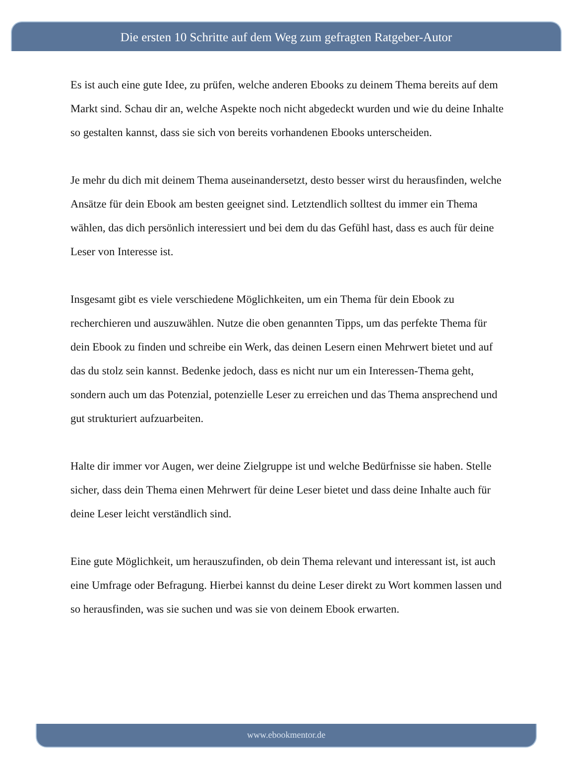Die ersten 10 Schritte auf dem Weg zum gefragten Ratgeber-Autor
Es ist auch eine gute Idee, zu prüfen, welche anderen Ebooks zu deinem Thema bereits auf dem Markt sind. Schau dir an, welche Aspekte noch nicht abgedeckt wurden und wie du deine Inhalte so gestalten kannst, dass sie sich von bereits vorhandenen Ebooks unterscheiden.
Je mehr du dich mit deinem Thema auseinandersetzt, desto besser wirst du herausfinden, welche Ansätze für dein Ebook am besten geeignet sind. Letztendlich solltest du immer ein Thema wählen, das dich persönlich interessiert und bei dem du das Gefühl hast, dass es auch für deine Leser von Interesse ist.
Insgesamt gibt es viele verschiedene Möglichkeiten, um ein Thema für dein Ebook zu recherchieren und auszuwählen. Nutze die oben genannten Tipps, um das perfekte Thema für dein Ebook zu finden und schreibe ein Werk, das deinen Lesern einen Mehrwert bietet und auf das du stolz sein kannst. Bedenke jedoch, dass es nicht nur um ein Interessen-Thema geht, sondern auch um das Potenzial, potenzielle Leser zu erreichen und das Thema ansprechend und gut strukturiert aufzuarbeiten.
Halte dir immer vor Augen, wer deine Zielgruppe ist und welche Bedürfnisse sie haben. Stelle sicher, dass dein Thema einen Mehrwert für deine Leser bietet und dass deine Inhalte auch für deine Leser leicht verständlich sind.
Eine gute Möglichkeit, um herauszufinden, ob dein Thema relevant und interessant ist, ist auch eine Umfrage oder Befragung. Hierbei kannst du deine Leser direkt zu Wort kommen lassen und so herausfinden, was sie suchen und was sie von deinem Ebook erwarten.
www.ebookmentor.de